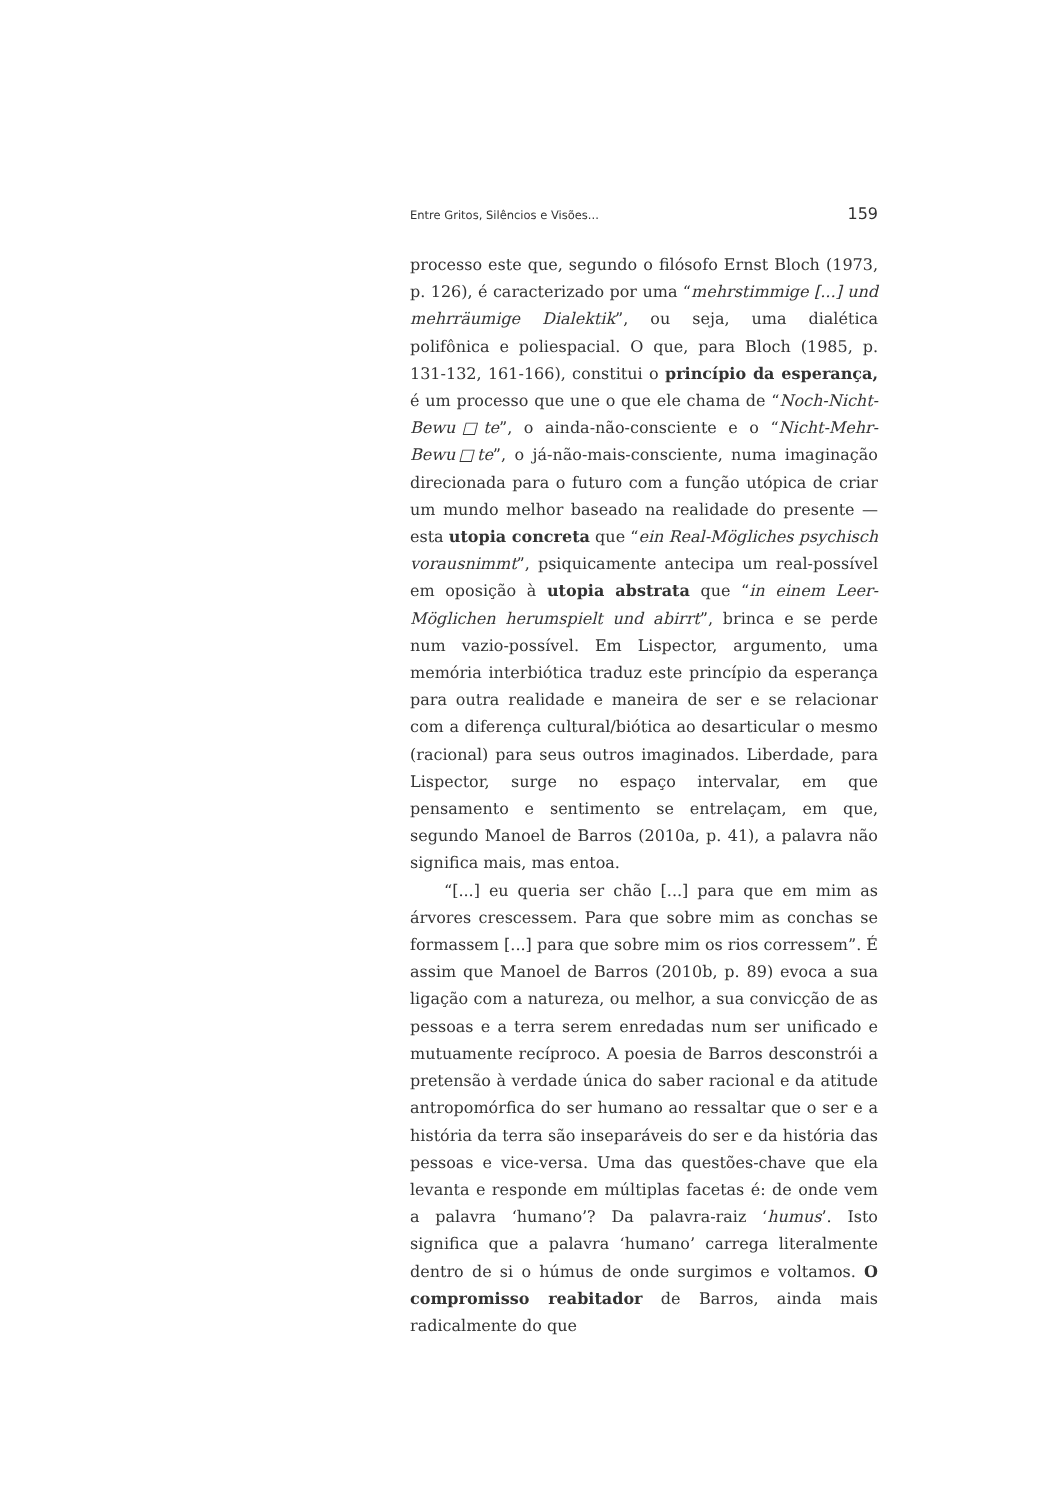Entre Gritos, Silêncios e Visões... 159
processo este que, segundo o filósofo Ernst Bloch (1973, p. 126), é caracterizado por uma “mehrstimmige [...] und mehrräumige Dialektik”, ou seja, uma dialética polifônica e poliespacial. O que, para Bloch (1985, p. 131-132, 161-166), constitui o princípio da esperança, é um processo que une o que ele chama de “Noch-Nicht-Bewu□te”, o ainda-não-consciente e o “Nicht-Mehr-Bewu□te”, o já-não-mais-consciente, numa imaginação direcionada para o futuro com a função utópica de criar um mundo melhor baseado na realidade do presente — esta utopia concreta que “ein Real-Mögliches psychisch vorausnimmt”, psiquicamente antecipa um real-possível em oposição à utopia abstrata que “in einem Leer-Möglichen herumspielt und abirrt”, brinca e se perde num vazio-possível. Em Lispector, argumento, uma memória interbiótica traduz este princípio da esperança para outra realidade e maneira de ser e se relacionar com a diferença cultural/biótica ao desarticular o mesmo (racional) para seus outros imaginados. Liberdade, para Lispector, surge no espaço intervalar, em que pensamento e sentimento se entrelaçam, em que, segundo Manoel de Barros (2010a, p. 41), a palavra não significa mais, mas entoa.
“[...] eu queria ser chão [...] para que em mim as árvores crescessem. Para que sobre mim as conchas se formassem [...] para que sobre mim os rios corressem”. É assim que Manoel de Barros (2010b, p. 89) evoca a sua ligação com a natureza, ou melhor, a sua convicção de as pessoas e a terra serem enredadas num ser unificado e mutuamente recíproco. A poesia de Barros desconstrói a pretensão à verdade única do saber racional e da atitude antropomórfica do ser humano ao ressaltar que o ser e a história da terra são inseparáveis do ser e da história das pessoas e vice-versa. Uma das questões-chave que ela levanta e responde em múltiplas facetas é: de onde vem a palavra ‘humano’? Da palavra-raiz ‘humus’. Isto significa que a palavra ‘humano’ carrega literalmente dentro de si o húmus de onde surgimos e voltamos. O compromisso reabitador de Barros, ainda mais radicalmente do que